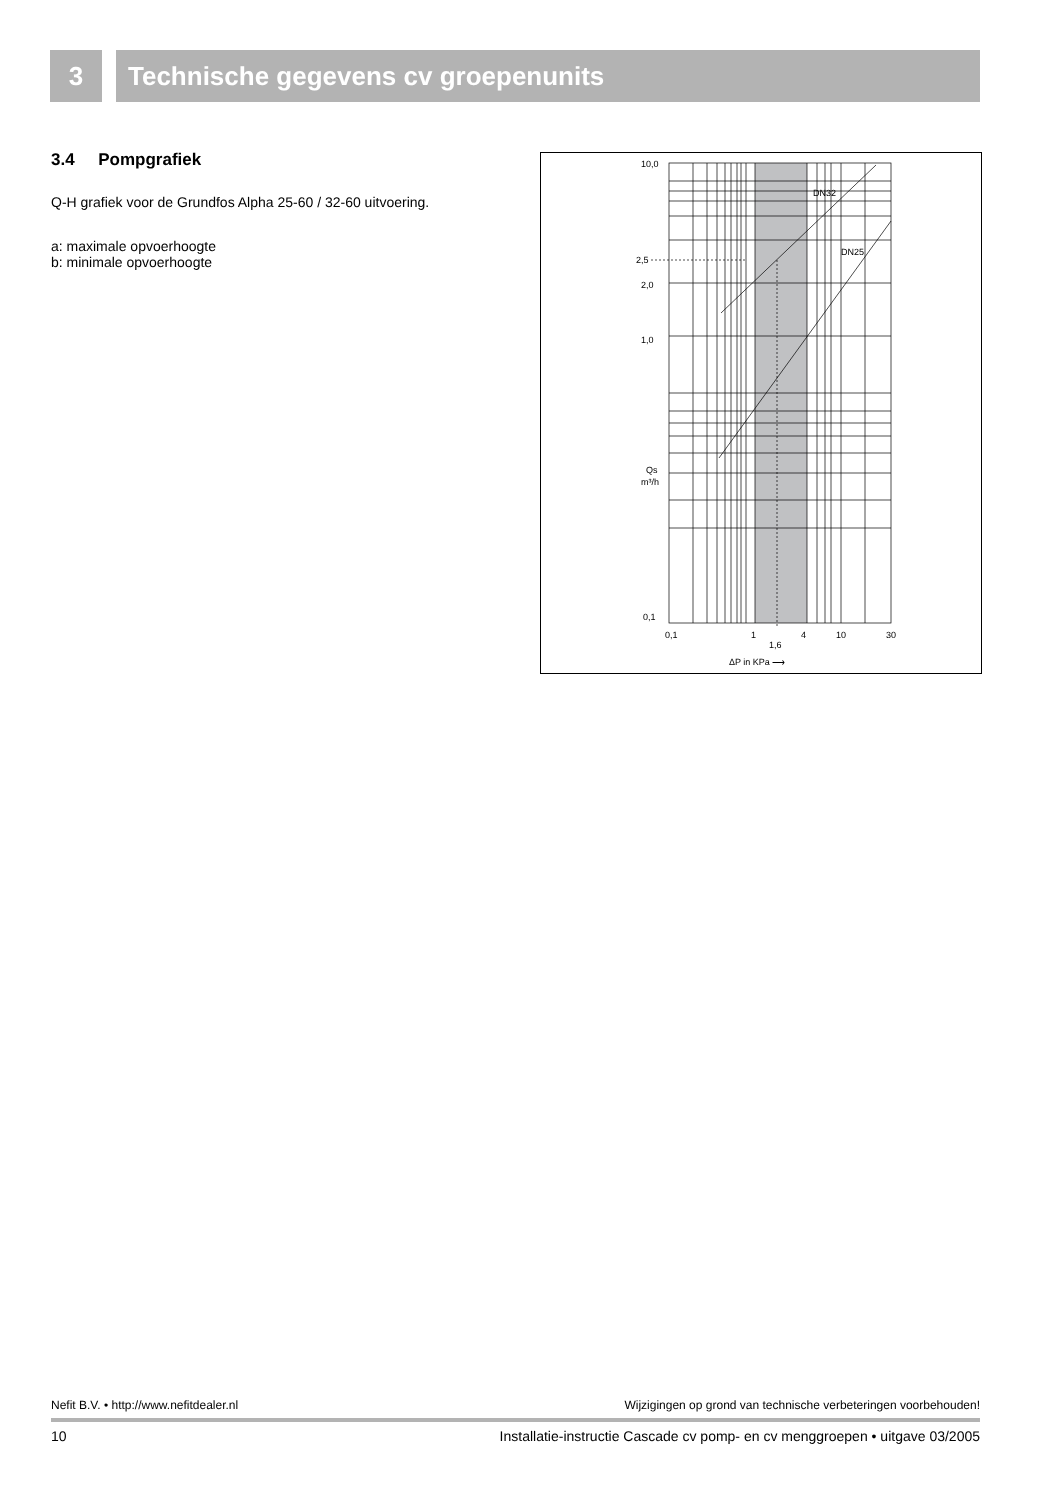3 Technische gegevens cv groepenunits
3.4 Pompgrafiek
Q-H grafiek voor de Grundfos Alpha 25-60 / 32-60 uitvoering.
a: maximale opvoerhoogte
b: minimale opvoerhoogte
10,0
2,5
2,0
1,0
Qs
m³/h
0,1
0,1
1
1,6
4
10
30
ΔP in KPa ⟶
DN32
DN25
Nefit B.V. • http://www.nefitdealer.nl Wijzigingen op grond van technische verbeteringen voorbehouden!
10 Installatie-instructie Cascade cv pomp- en cv menggroepen • uitgave 03/2005